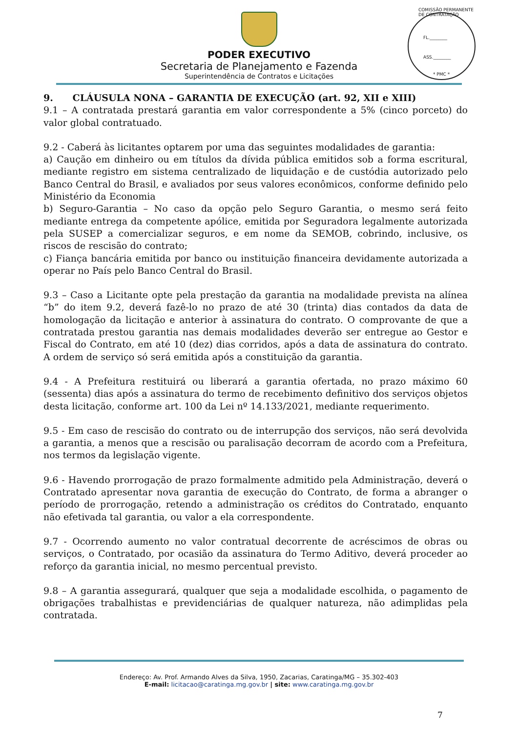PODER EXECUTIVO
Secretaria de Planejamento e Fazenda
Superintendência de Contratos e Licitações
COMISSÃO PERMANENTE DE CONTRATAÇÃO
FL.________
ASS.________
* PMC *
9. CLÁUSULA NONA – GARANTIA DE EXECUÇÃO (art. 92, XII e XIII)
9.1 – A contratada prestará garantia em valor correspondente a 5% (cinco porceto) do valor global contratuado.
9.2 - Caberá às licitantes optarem por uma das seguintes modalidades de garantia:
a) Caução em dinheiro ou em títulos da dívida pública emitidos sob a forma escritural, mediante registro em sistema centralizado de liquidação e de custódia autorizado pelo Banco Central do Brasil, e avaliados por seus valores econômicos, conforme definido pelo Ministério da Economia
b) Seguro-Garantia – No caso da opção pelo Seguro Garantia, o mesmo será feito mediante entrega da competente apólice, emitida por Seguradora legalmente autorizada pela SUSEP a comercializar seguros, e em nome da SEMOB, cobrindo, inclusive, os riscos de rescisão do contrato;
c) Fiança bancária emitida por banco ou instituição financeira devidamente autorizada a operar no País pelo Banco Central do Brasil.
9.3 – Caso a Licitante opte pela prestação da garantia na modalidade prevista na alínea “b” do item 9.2, deverá fazê-lo no prazo de até 30 (trinta) dias contados da data de homologação da licitação e anterior à assinatura do contrato. O comprovante de que a contratada prestou garantia nas demais modalidades deverão ser entregue ao Gestor e Fiscal do Contrato, em até 10 (dez) dias corridos, após a data de assinatura do contrato. A ordem de serviço só será emitida após a constituição da garantia.
9.4 - A Prefeitura restituirá ou liberará a garantia ofertada, no prazo máximo 60 (sessenta) dias após a assinatura do termo de recebimento definitivo dos serviços objetos desta licitação, conforme art. 100 da Lei nº 14.133/2021, mediante requerimento.
9.5 - Em caso de rescisão do contrato ou de interrupção dos serviços, não será devolvida a garantia, a menos que a rescisão ou paralisação decorram de acordo com a Prefeitura, nos termos da legislação vigente.
9.6 - Havendo prorrogação de prazo formalmente admitido pela Administração, deverá o Contratado apresentar nova garantia de execução do Contrato, de forma a abranger o período de prorrogação, retendo a administração os créditos do Contratado, enquanto não efetivada tal garantia, ou valor a ela correspondente.
9.7 - Ocorrendo aumento no valor contratual decorrente de acréscimos de obras ou serviços, o Contratado, por ocasião da assinatura do Termo Aditivo, deverá proceder ao reforço da garantia inicial, no mesmo percentual previsto.
9.8 – A garantia assegurará, qualquer que seja a modalidade escolhida, o pagamento de obrigações trabalhistas e previdenciárias de qualquer natureza, não adimplidas pela contratada.
Endereço: Av. Prof. Armando Alves da Silva, 1950, Zacarias, Caratinga/MG – 35.302-403
E-mail: licitacao@caratinga.mg.gov.br | site: www.caratinga.mg.gov.br
7